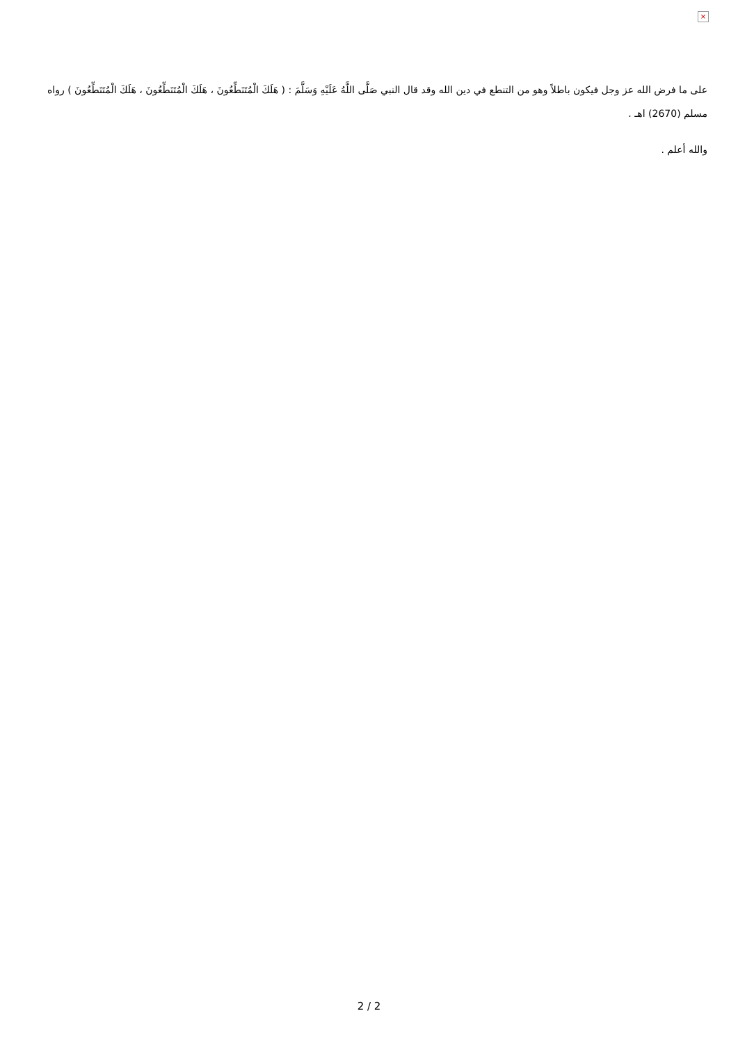×
على ما فرض الله عز وجل فيكون باطلاً وهو من التنطع في دين الله وقد قال النبي صَلَّى اللَّهُ عَلَيْهِ وَسَلَّمَ : ( هَلَكَ الْمُتَنَطِّعُونَ ، هَلَكَ الْمُتَنَطِّعُونَ ، هَلَكَ الْمُتَنَطِّعُونَ ) رواه مسلم (2670) اهـ .
والله أعلم .
2 / 2